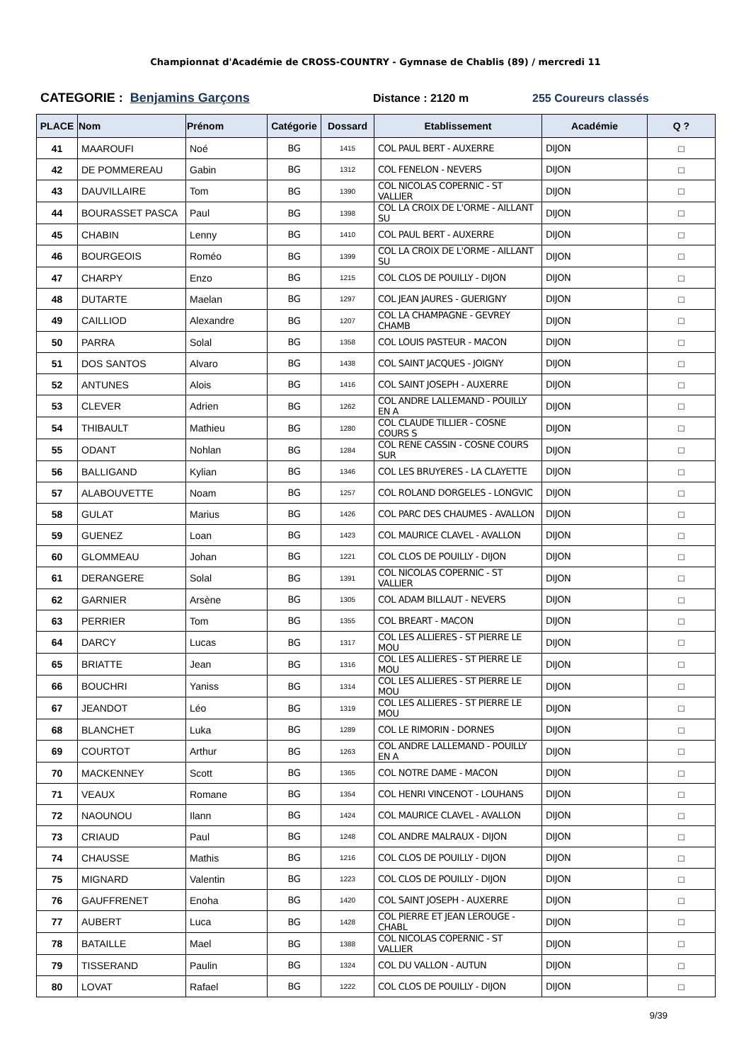Championnat d'Académie de CROSS-COUNTRY - Gymnase de Chablis (89) / mercredi 11
CATEGORIE : Benjamins Garçons Distance : 2120 m 255 Coureurs classés
| PLACE | Nom | Prénom | Catégorie | Dossard | Etablissement | Académie | Q ? |
| --- | --- | --- | --- | --- | --- | --- | --- |
| 41 | MAAROUFI | Noé | BG | 1415 | COL PAUL BERT - AUXERRE | DIJON | □ |
| 42 | DE POMMEREAU | Gabin | BG | 1312 | COL FENELON - NEVERS | DIJON | □ |
| 43 | DAUVILLAIRE | Tom | BG | 1390 | COL NICOLAS COPERNIC - ST VALLIER | DIJON | □ |
| 44 | BOURASSET PASCA | Paul | BG | 1398 | COL LA CROIX DE L'ORME - AILLANT SU | DIJON | □ |
| 45 | CHABIN | Lenny | BG | 1410 | COL PAUL BERT - AUXERRE | DIJON | □ |
| 46 | BOURGEOIS | Roméo | BG | 1399 | COL LA CROIX DE L'ORME - AILLANT SU | DIJON | □ |
| 47 | CHARPY | Enzo | BG | 1215 | COL CLOS DE POUILLY - DIJON | DIJON | □ |
| 48 | DUTARTE | Maelan | BG | 1297 | COL JEAN JAURES - GUERIGNY | DIJON | □ |
| 49 | CAILLIOD | Alexandre | BG | 1207 | COL LA CHAMPAGNE - GEVREY CHAMB | DIJON | □ |
| 50 | PARRA | Solal | BG | 1358 | COL LOUIS PASTEUR - MACON | DIJON | □ |
| 51 | DOS SANTOS | Alvaro | BG | 1438 | COL SAINT JACQUES - JOIGNY | DIJON | □ |
| 52 | ANTUNES | Alois | BG | 1416 | COL SAINT JOSEPH - AUXERRE | DIJON | □ |
| 53 | CLEVER | Adrien | BG | 1262 | COL ANDRE LALLEMAND - POUILLY EN A | DIJON | □ |
| 54 | THIBAULT | Mathieu | BG | 1280 | COL CLAUDE TILLIER - COSNE COURS S | DIJON | □ |
| 55 | ODANT | Nohlan | BG | 1284 | COL RENE CASSIN - COSNE COURS SUR | DIJON | □ |
| 56 | BALLIGAND | Kylian | BG | 1346 | COL LES BRUYERES - LA CLAYETTE | DIJON | □ |
| 57 | ALABOUVETTE | Noam | BG | 1257 | COL ROLAND DORGELES - LONGVIC | DIJON | □ |
| 58 | GULAT | Marius | BG | 1426 | COL PARC DES CHAUMES - AVALLON | DIJON | □ |
| 59 | GUENEZ | Loan | BG | 1423 | COL MAURICE CLAVEL - AVALLON | DIJON | □ |
| 60 | GLOMMEAU | Johan | BG | 1221 | COL CLOS DE POUILLY - DIJON | DIJON | □ |
| 61 | DERANGERE | Solal | BG | 1391 | COL NICOLAS COPERNIC - ST VALLIER | DIJON | □ |
| 62 | GARNIER | Arsène | BG | 1305 | COL ADAM BILLAUT - NEVERS | DIJON | □ |
| 63 | PERRIER | Tom | BG | 1355 | COL BREART - MACON | DIJON | □ |
| 64 | DARCY | Lucas | BG | 1317 | COL LES ALLIERES - ST PIERRE LE MOU | DIJON | □ |
| 65 | BRIATTE | Jean | BG | 1316 | COL LES ALLIERES - ST PIERRE LE MOU | DIJON | □ |
| 66 | BOUCHRI | Yaniss | BG | 1314 | COL LES ALLIERES - ST PIERRE LE MOU | DIJON | □ |
| 67 | JEANDOT | Léo | BG | 1319 | COL LES ALLIERES - ST PIERRE LE MOU | DIJON | □ |
| 68 | BLANCHET | Luka | BG | 1289 | COL LE RIMORIN - DORNES | DIJON | □ |
| 69 | COURTOT | Arthur | BG | 1263 | COL ANDRE LALLEMAND - POUILLY EN A | DIJON | □ |
| 70 | MACKENNEY | Scott | BG | 1365 | COL NOTRE DAME - MACON | DIJON | □ |
| 71 | VEAUX | Romane | BG | 1354 | COL HENRI VINCENOT - LOUHANS | DIJON | □ |
| 72 | NAOUNOU | Ilann | BG | 1424 | COL MAURICE CLAVEL - AVALLON | DIJON | □ |
| 73 | CRIAUD | Paul | BG | 1248 | COL ANDRE MALRAUX - DIJON | DIJON | □ |
| 74 | CHAUSSE | Mathis | BG | 1216 | COL CLOS DE POUILLY - DIJON | DIJON | □ |
| 75 | MIGNARD | Valentin | BG | 1223 | COL CLOS DE POUILLY - DIJON | DIJON | □ |
| 76 | GAUFFRENET | Enoha | BG | 1420 | COL SAINT JOSEPH - AUXERRE | DIJON | □ |
| 77 | AUBERT | Luca | BG | 1428 | COL PIERRE ET JEAN LEROUGE - CHABL | DIJON | □ |
| 78 | BATAILLE | Mael | BG | 1388 | COL NICOLAS COPERNIC - ST VALLIER | DIJON | □ |
| 79 | TISSERAND | Paulin | BG | 1324 | COL DU VALLON - AUTUN | DIJON | □ |
| 80 | LOVAT | Rafael | BG | 1222 | COL CLOS DE POUILLY - DIJON | DIJON | □ |
9/39